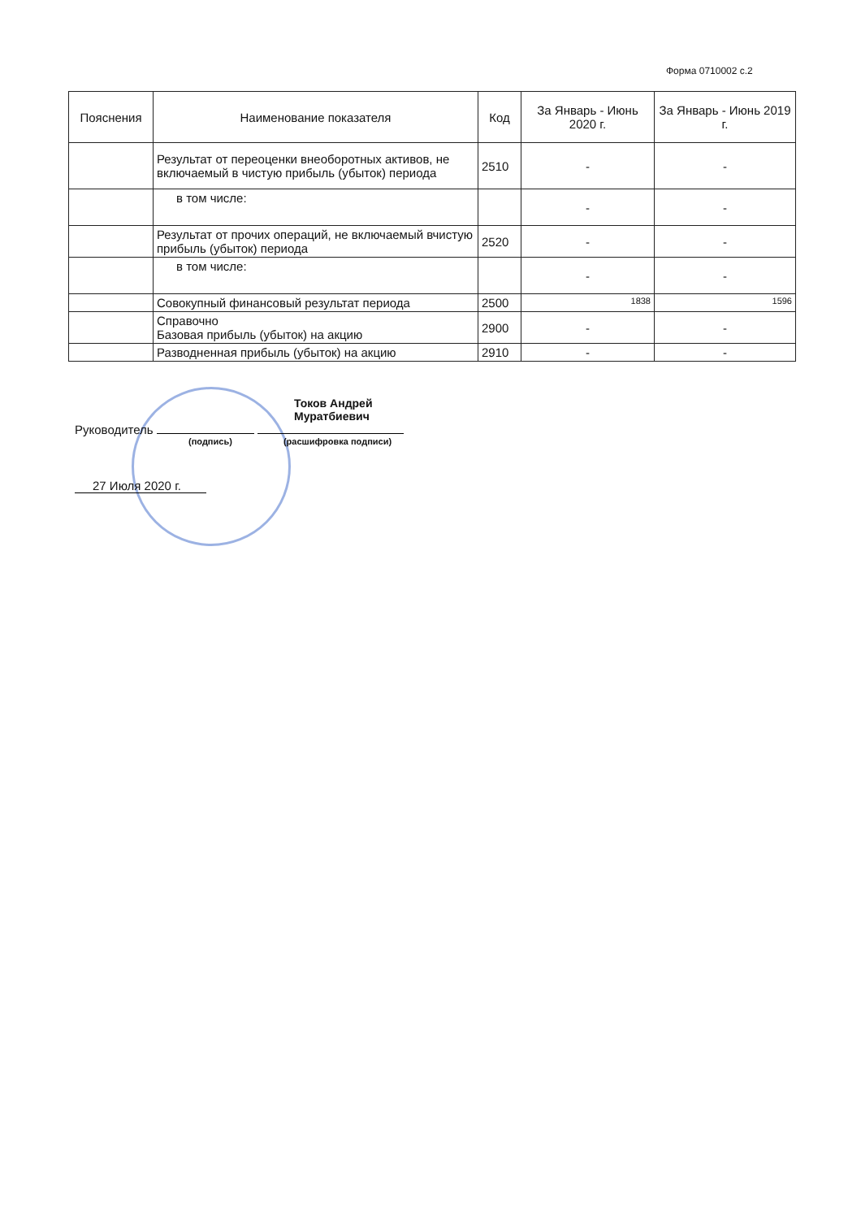Форма 0710002 с.2
| Пояснения | Наименование показателя | Код | За Январь - Июнь 2020 г. | За Январь - Июнь 2019 г. |
| --- | --- | --- | --- | --- |
| | Результат от переоценки внеоборотных активов, не включаемый в чистую прибыль (убыток) периода | 2510 | - | - |
| | в том числе: | | - | - |
| | Результат от прочих операций, не включаемый вчистую прибыль (убыток) периода | 2520 | - | - |
| | в том числе: | | - | - |
| | Совокупный финансовый результат периода | 2500 | 1838 | 1596 |
| | Справочно Базовая прибыль (убыток) на акцию | 2900 | - | - |
| | Разводненная прибыль (убыток) на акцию | 2910 | - | - |
Токов Андрей
Муратбиевич
Руководитель
(подпись) (расшифровка подписи)
27 Июля 2020 г.